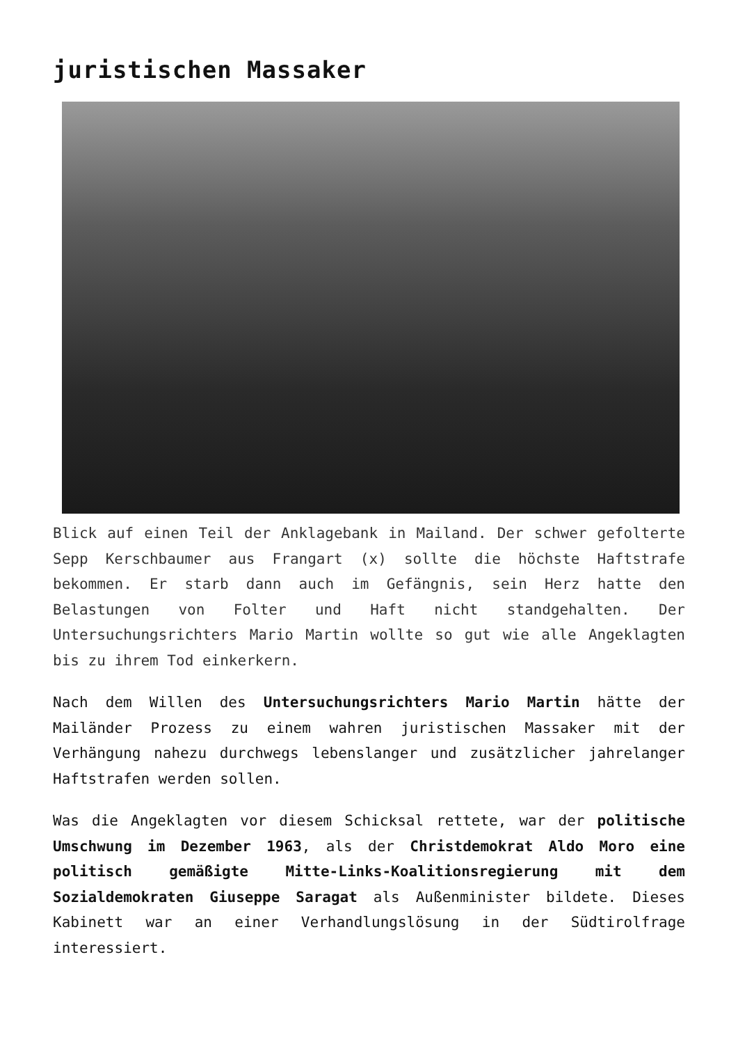juristischen Massaker
Blick auf einen Teil der Anklagebank in Mailand. Der schwer gefolterte Sepp Kerschbaumer aus Frangart (x) sollte die höchste Haftstrafe bekommen. Er starb dann auch im Gefängnis, sein Herz hatte den Belastungen von Folter und Haft nicht standgehalten. Der Untersuchungsrichters Mario Martin wollte so gut wie alle Angeklagten bis zu ihrem Tod einkerkern.
Nach dem Willen des Untersuchungsrichters Mario Martin hätte der Mailänder Prozess zu einem wahren juristischen Massaker mit der Verhängung nahezu durchwegs lebenslanger und zusätzlicher jahrelanger Haftstrafen werden sollen.
Was die Angeklagten vor diesem Schicksal rettete, war der politische Umschwung im Dezember 1963, als der Christdemokrat Aldo Moro eine politisch gemäßigte Mitte-Links-Koalitionsregierung mit dem Sozialdemokraten Giuseppe Saragat als Außenminister bildete. Dieses Kabinett war an einer Verhandlungslösung in der Südtirolfrage interessiert.